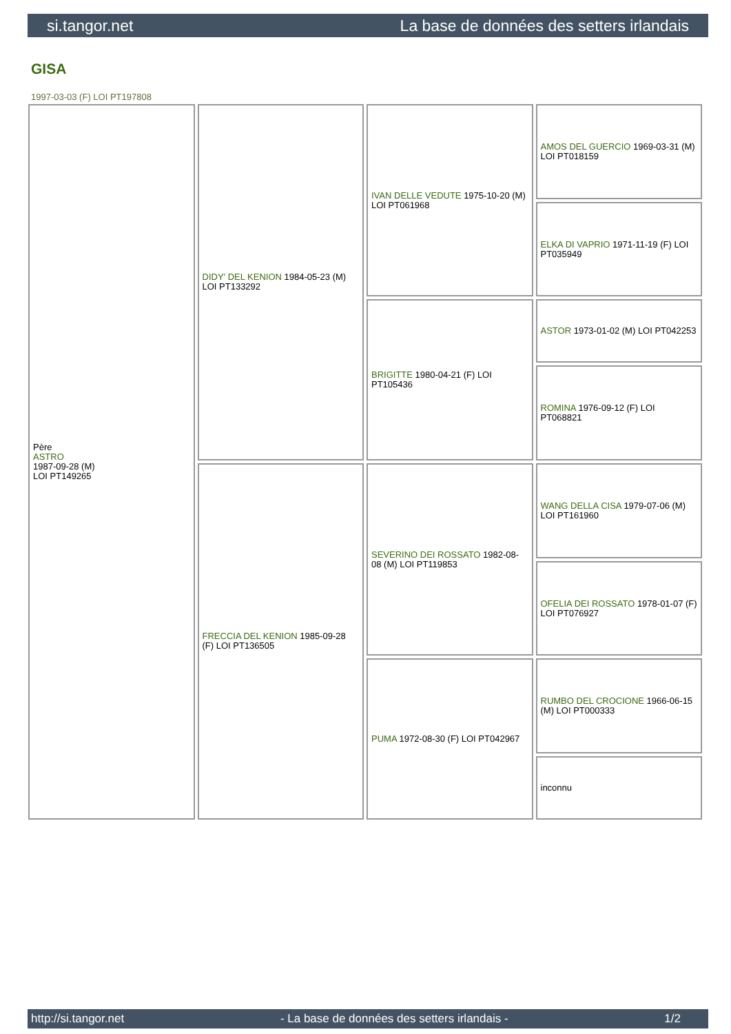si.tangor.net La base de données des setters irlandais
GISA
1997-03-03 (F) LOI PT197808
| Père ASTRO 1987-09-28 (M) LOI PT149265 | DIDY' DEL KENION 1984-05-23 (M) LOI PT133292 | IVAN DELLE VEDUTE 1975-10-20 (M) LOI PT061968 | AMOS DEL GUERCIO 1969-03-31 (M) LOI PT018159 |
| | | | ELKA DI VAPRIO 1971-11-19 (F) LOI PT035949 |
| | | BRIGITTE 1980-04-21 (F) LOI PT105436 | ASTOR 1973-01-02 (M) LOI PT042253 |
| | | | ROMINA 1976-09-12 (F) LOI PT068821 |
| | FRECCIA DEL KENION 1985-09-28 (F) LOI PT136505 | SEVERINO DEI ROSSATO 1982-08-08 (M) LOI PT119853 | WANG DELLA CISA 1979-07-06 (M) LOI PT161960 |
| | | | OFELIA DEI ROSSATO 1978-01-07 (F) LOI PT076927 |
| | | PUMA 1972-08-30 (F) LOI PT042967 | RUMBO DEL CROCIONE 1966-06-15 (M) LOI PT000333 |
| | | | inconnu |
http://si.tangor.net - La base de données des setters irlandais - 1/2